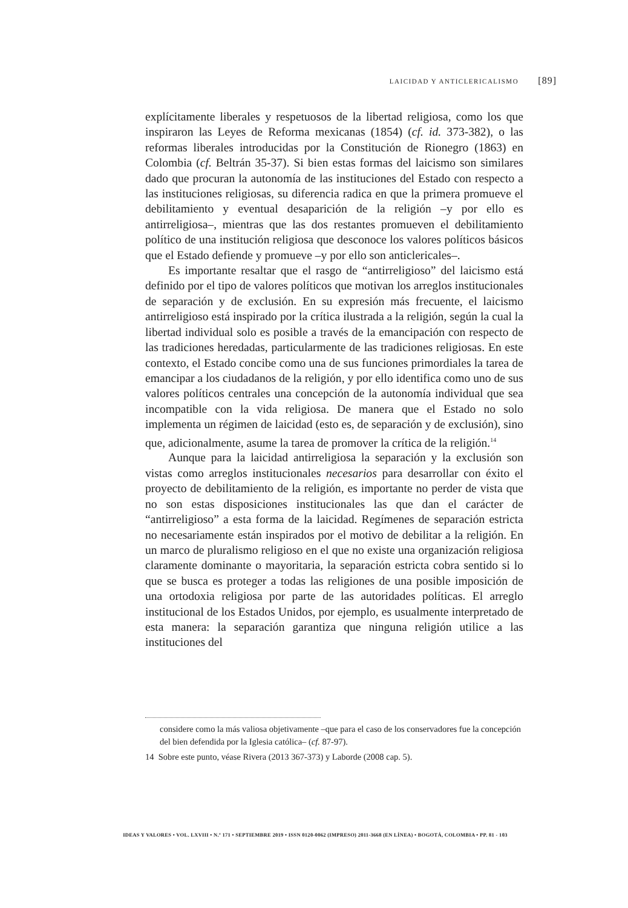LAICIDAD Y ANTICLERICALISMO [89]
explícitamente liberales y respetuosos de la libertad religiosa, como los que inspiraron las Leyes de Reforma mexicanas (1854) (cf. id. 373-382), o las reformas liberales introducidas por la Constitución de Rionegro (1863) en Colombia (cf. Beltrán 35-37). Si bien estas formas del laicismo son similares dado que procuran la autonomía de las instituciones del Estado con respecto a las instituciones religiosas, su diferencia radica en que la primera promueve el debilitamiento y eventual desaparición de la religión –y por ello es antirreligiosa–, mientras que las dos restantes promueven el debilitamiento político de una institución religiosa que desconoce los valores políticos básicos que el Estado defiende y promueve –y por ello son anticlericales–.
Es importante resaltar que el rasgo de “antirreligioso” del laicismo está definido por el tipo de valores políticos que motivan los arreglos institucionales de separación y de exclusión. En su expresión más frecuente, el laicismo antirreligioso está inspirado por la crítica ilustrada a la religión, según la cual la libertad individual solo es posible a través de la emancipación con respecto de las tradiciones heredadas, particularmente de las tradiciones religiosas. En este contexto, el Estado concibe como una de sus funciones primordiales la tarea de emancipar a los ciudadanos de la religión, y por ello identifica como uno de sus valores políticos centrales una concepción de la autonomía individual que sea incompatible con la vida religiosa. De manera que el Estado no solo implementa un régimen de laicidad (esto es, de separación y de exclusión), sino que, adicionalmente, asume la tarea de promover la crítica de la religión.<sup>14</sup>
Aunque para la laicidad antirreligiosa la separación y la exclusión son vistas como arreglos institucionales necesarios para desarrollar con éxito el proyecto de debilitamiento de la religión, es importante no perder de vista que no son estas disposiciones institucionales las que dan el carácter de “antirreligioso” a esta forma de la laicidad. Regímenes de separación estricta no necesariamente están inspirados por el motivo de debilitar a la religión. En un marco de pluralismo religioso en el que no existe una organización religiosa claramente dominante o mayoritaria, la separación estricta cobra sentido si lo que se busca es proteger a todas las religiones de una posible imposición de una ortodoxia religiosa por parte de las autoridades políticas. El arreglo institucional de los Estados Unidos, por ejemplo, es usualmente interpretado de esta manera: la separación garantiza que ninguna religión utilice a las instituciones del
considere como la más valiosa objetivamente –que para el caso de los conservadores fue la concepción del bien defendida por la Iglesia católica– (cf. 87-97).
14 Sobre este punto, véase Rivera (2013 367-373) y Laborde (2008 cap. 5).
IDEAS Y VALORES • VOL. LXVIII • N.º 171 • SEPTIEMBRE 2019 • ISSN 0120-0062 (IMPRESO) 2011-3668 (EN LÍNEA) • BOGOTÁ, COLOMBIA • PP. 81 - 103